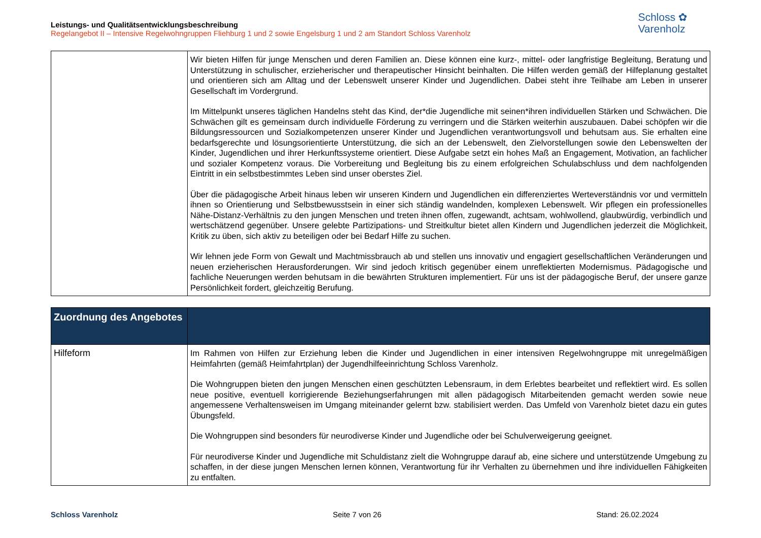Leistungs- und Qualitätsentwicklungsbeschreibung
Regelangebot II – Intensive Regelwohngruppen Fliehburg 1 und 2 sowie Engelsburg 1 und 2 am Standort Schloss Varenholz
Schloss ✿
Varenholz
| | Wir bieten Hilfen für junge Menschen und deren Familien an. Diese können eine kurz-, mittel- oder langfristige Begleitung, Beratung und Unterstützung in schulischer, erzieherischer und therapeutischer Hinsicht beinhalten. Die Hilfen werden gemäß der Hilfeplanung gestaltet und orientieren sich am Alltag und der Lebenswelt unserer Kinder und Jugendlichen. Dabei steht ihre Teilhabe am Leben in unserer Gesellschaft im Vordergrund. Im Mittelpunkt unseres täglichen Handelns steht das Kind, der*die Jugendliche mit seinen*ihren individuellen Stärken und Schwächen. Die Schwächen gilt es gemeinsam durch individuelle Förderung zu verringern und die Stärken weiterhin auszubauen. Dabei schöpfen wir die Bildungsressourcen und Sozialkompetenzen unserer Kinder und Jugendlichen verantwortungsvoll und behutsam aus. Sie erhalten eine bedarfsgerechte und lösungsorientierte Unterstützung, die sich an der Lebenswelt, den Zielvorstellungen sowie den Lebenswelten der Kinder, Jugendlichen und ihrer Herkunftssysteme orientiert. Diese Aufgabe setzt ein hohes Maß an Engagement, Motivation, an fachlicher und sozialer Kompetenz voraus. Die Vorbereitung und Begleitung bis zu einem erfolgreichen Schulabschluss und dem nachfolgenden Eintritt in ein selbstbestimmtes Leben sind unser oberstes Ziel. Über die pädagogische Arbeit hinaus leben wir unseren Kindern und Jugendlichen ein differenziertes Werteverständnis vor und vermitteln ihnen so Orientierung und Selbstbewusstsein in einer sich ständig wandelnden, komplexen Lebenswelt. Wir pflegen ein professionelles Nähe-Distanz-Verhältnis zu den jungen Menschen und treten ihnen offen, zugewandt, achtsam, wohlwollend, glaubwürdig, verbindlich und wertschätzend gegenüber. Unsere gelebte Partizipations- und Streitkultur bietet allen Kindern und Jugendlichen jederzeit die Möglichkeit, Kritik zu üben, sich aktiv zu beteiligen oder bei Bedarf Hilfe zu suchen. Wir lehnen jede Form von Gewalt und Machtmissbrauch ab und stellen uns innovativ und engagiert gesellschaftlichen Veränderungen und neuen erzieherischen Herausforderungen. Wir sind jedoch kritisch gegenüber einem unreflektierten Modernismus. Pädagogische und fachliche Neuerungen werden behutsam in die bewährten Strukturen implementiert. Für uns ist der pädagogische Beruf, der unsere ganze Persönlichkeit fordert, gleichzeitig Berufung. |
| Zuordnung des Angebotes | |
| --- | --- |
| Hilfeform | Im Rahmen von Hilfen zur Erziehung leben die Kinder und Jugendlichen in einer intensiven Regelwohngruppe mit unregelmäßigen Heimfahrten (gemäß Heimfahrtplan) der Jugendhilfeeinrichtung Schloss Varenholz. Die Wohngruppen bieten den jungen Menschen einen geschützten Lebensraum, in dem Erlebtes bearbeitet und reflektiert wird. Es sollen neue positive, eventuell korrigierende Beziehungserfahrungen mit allen pädagogisch Mitarbeitenden gemacht werden sowie neue angemessene Verhaltensweisen im Umgang miteinander gelernt bzw. stabilisiert werden. Das Umfeld von Varenholz bietet dazu ein gutes Übungsfeld. Die Wohngruppen sind besonders für neurodiverse Kinder und Jugendliche oder bei Schulverweigerung geeignet. Für neurodiverse Kinder und Jugendliche mit Schuldistanz zielt die Wohngruppe darauf ab, eine sichere und unterstützende Umgebung zu schaffen, in der diese jungen Menschen lernen können, Verantwortung für ihr Verhalten zu übernehmen und ihre individuellen Fähigkeiten zu entfalten. |
Schloss Varenholz Seite 7 von 26 Stand: 26.02.2024